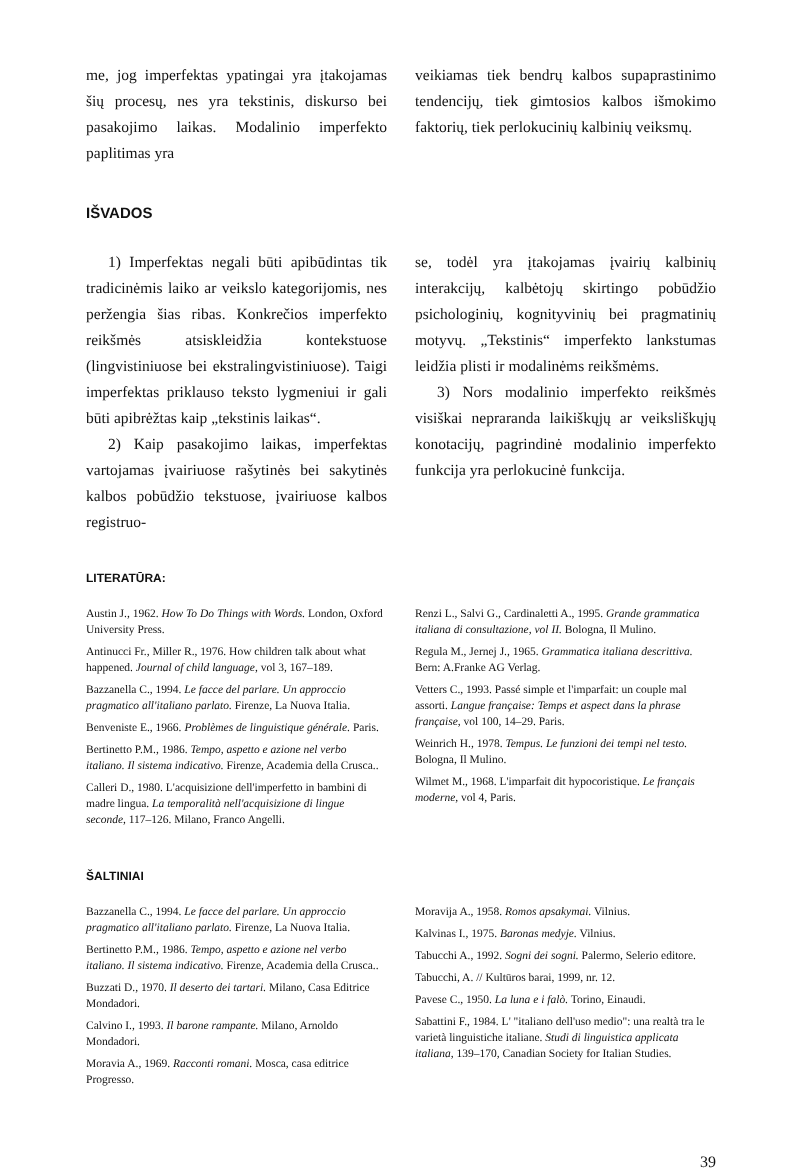me, jog imperfektas ypatingai yra įtakojamas šių procesų, nes yra tekstinis, diskurso bei pasakojimo laikas. Modalinio imperfekto paplitimas yra
veikiamas tiek bendrų kalbos supaprastinimo tendencijų, tiek gimtosios kalbos išmokimo faktorių, tiek perlokucinių kalbinių veiksmų.
IŠVADOS
1) Imperfektas negali būti apibūdintas tik tradicinėmis laiko ar veikslo kategorijomis, nes peržengia šias ribas. Konkrečios imperfekto reikšmės atsiskleidžia kontekstuose (lingvistiniuose bei ekstralingvistiniuose). Taigi imperfektas priklauso teksto lygmeniui ir gali būti apibrėžtas kaip „tekstinis laikas“.
2) Kaip pasakojimo laikas, imperfektas vartojamas įvairiuose rašytinės bei sakytinės kalbos pobūdžio tekstuose, įvairiuose kalbos registruo-
se, todėl yra įtakojamas įvairių kalbinių interakcijų, kalbėtojų skirtingo pobūdžio psichologinių, kognityvinių bei pragmatinių motyvų. „Tekstinis“ imperfekto lankstumas leidžia plisti ir modalinėms reikšmėms.
3) Nors modalinio imperfekto reikšmės visiškai nepraranda laikiškųjų ar veiksliškųjų konotacijų, pagrindinė modalinio imperfekto funkcija yra perlokucinė funkcija.
LITERATŪRA:
Austin J., 1962. How To Do Things with Words. London, Oxford University Press.
Antinucci Fr., Miller R., 1976. How children talk about what happened. Journal of child language, vol 3, 167–189.
Bazzanella C., 1994. Le facce del parlare. Un approccio pragmatico all'italiano parlato. Firenze, La Nuova Italia.
Benveniste E., 1966. Problèmes de linguistique générale. Paris.
Bertinetto P.M., 1986. Tempo, aspetto e azione nel verbo italiano. Il sistema indicativo. Firenze, Academia della Crusca..
Calleri D., 1980. L'acquisizione dell'imperfetto in bambini di madre lingua. La temporalità nell'acquisizione di lingue seconde, 117–126. Milano, Franco Angelli.
Renzi L., Salvi G., Cardinaletti A., 1995. Grande grammatica italiana di consultazione, vol II. Bologna, Il Mulino.
Regula M., Jernej J., 1965. Grammatica italiana descrittiva. Bern: A.Franke AG Verlag.
Vetters C., 1993. Passé simple et l'imparfait: un couple mal assorti. Langue française: Temps et aspect dans la phrase française, vol 100, 14–29. Paris.
Weinrich H., 1978. Tempus. Le funzioni dei tempi nel testo. Bologna, Il Mulino.
Wilmet M., 1968. L'imparfait dit hypocoristique. Le français moderne, vol 4, Paris.
ŠALTINIAI
Bazzanella C., 1994. Le facce del parlare. Un approccio pragmatico all'italiano parlato. Firenze, La Nuova Italia.
Bertinetto P.M., 1986. Tempo, aspetto e azione nel verbo italiano. Il sistema indicativo. Firenze, Academia della Crusca..
Buzzati D., 1970. Il deserto dei tartari. Milano, Casa Editrice Mondadori.
Calvino I., 1993. Il barone rampante. Milano, Arnoldo Mondadori.
Moravia A., 1969. Racconti romani. Mosca, casa editrice Progresso.
Moravija A., 1958. Romos apsakymai. Vilnius.
Kalvinas I., 1975. Baronas medyje. Vilnius.
Tabucchi A., 1992. Sogni dei sogni. Palermo, Selerio editore.
Tabucchi, A. // Kultūros barai, 1999, nr. 12.
Pavese C., 1950. La luna e i falò. Torino, Einaudi.
Sabattini F., 1984. L' "italiano dell'uso medio": una realtà tra le varietà linguistiche italiane. Studi di linguistica applicata italiana, 139–170, Canadian Society for Italian Studies.
39